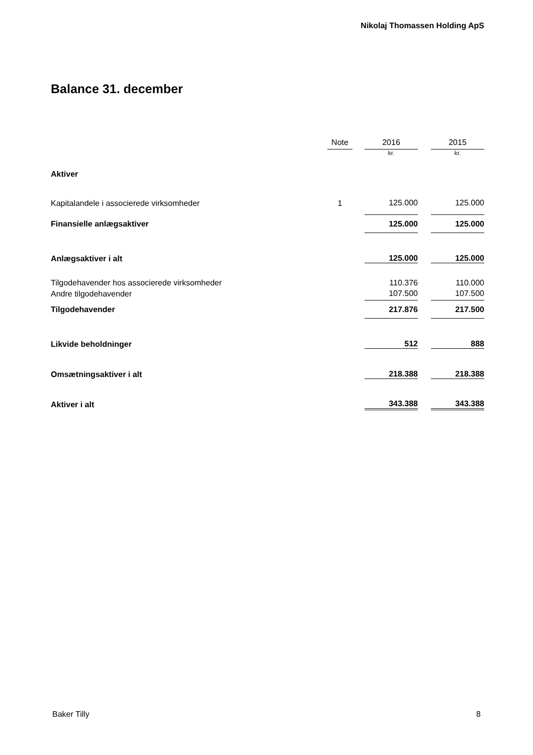Nikolaj Thomassen Holding ApS
Balance 31. december
| | Note | | 2016 | | 2015 |
| --- | --- | --- | --- | --- | --- |
| | | | kr. | | kr. |
| Aktiver | | | | | |
| Kapitalandele i associerede virksomheder | 1 | | 125.000 | | 125.000 |
| Finansielle anlægsaktiver | | | 125.000 | | 125.000 |
| Anlægsaktiver i alt | | | 125.000 | | 125.000 |
| Tilgodehavender hos associerede virksomheder | | | 110.376 | | 110.000 |
| Andre tilgodehavender | | | 107.500 | | 107.500 |
| Tilgodehavender | | | 217.876 | | 217.500 |
| Likvide beholdninger | | | 512 | | 888 |
| Omsætningsaktiver i alt | | | 218.388 | | 218.388 |
| Aktiver i alt | | | 343.388 | | 343.388 |
Baker Tilly 8